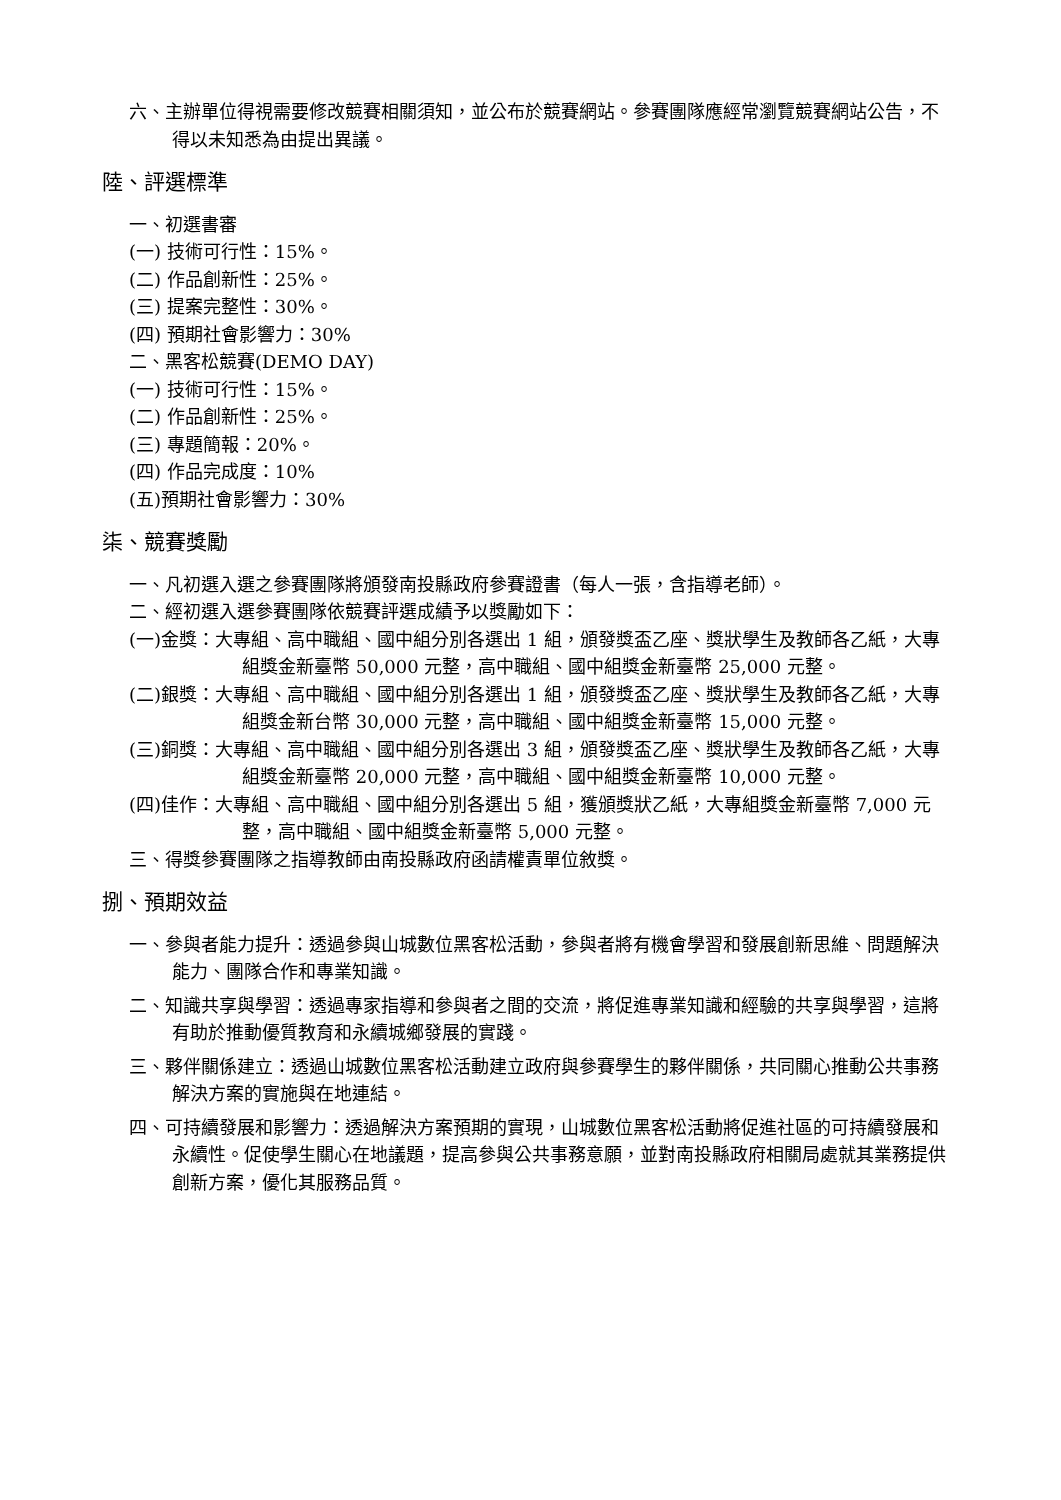六、主辦單位得視需要修改競賽相關須知，並公布於競賽網站。參賽團隊應經常瀏覽競賽網站公告，不得以未知悉為由提出異議。
陸、評選標準
一、初選書審
(一) 技術可行性：15%。
(二) 作品創新性：25%。
(三) 提案完整性：30%。
(四) 預期社會影響力：30%
二、黑客松競賽(DEMO DAY)
(一) 技術可行性：15%。
(二) 作品創新性：25%。
(三) 專題簡報：20%。
(四) 作品完成度：10%
(五)預期社會影響力：30%
柒、競賽獎勵
一、凡初選入選之參賽團隊將頒發南投縣政府參賽證書（每人一張，含指導老師）。
二、經初選入選參賽團隊依競賽評選成績予以獎勵如下：
(一)金獎：大專組、高中職組、國中組分別各選出 1 組，頒發獎盃乙座、獎狀學生及教師各乙紙，大專組獎金新臺幣 50,000 元整，高中職組、國中組獎金新臺幣 25,000 元整。
(二)銀獎：大專組、高中職組、國中組分別各選出 1 組，頒發獎盃乙座、獎狀學生及教師各乙紙，大專組獎金新台幣 30,000 元整，高中職組、國中組獎金新臺幣 15,000 元整。
(三)銅獎：大專組、高中職組、國中組分別各選出 3 組，頒發獎盃乙座、獎狀學生及教師各乙紙，大專組獎金新臺幣 20,000 元整，高中職組、國中組獎金新臺幣 10,000 元整。
(四)佳作：大專組、高中職組、國中組分別各選出 5 組，獲頒獎狀乙紙，大專組獎金新臺幣 7,000 元整，高中職組、國中組獎金新臺幣 5,000 元整。
三、得獎參賽團隊之指導教師由南投縣政府函請權責單位敘獎。
捌、預期效益
一、參與者能力提升：透過參與山城數位黑客松活動，參與者將有機會學習和發展創新思維、問題解決能力、團隊合作和專業知識。
二、知識共享與學習：透過專家指導和參與者之間的交流，將促進專業知識和經驗的共享與學習，這將有助於推動優質教育和永續城鄉發展的實踐。
三、夥伴關係建立：透過山城數位黑客松活動建立政府與參賽學生的夥伴關係，共同關心推動公共事務解決方案的實施與在地連結。
四、可持續發展和影響力：透過解決方案預期的實現，山城數位黑客松活動將促進社區的可持續發展和永續性。促使學生關心在地議題，提高參與公共事務意願，並對南投縣政府相關局處就其業務提供創新方案，優化其服務品質。